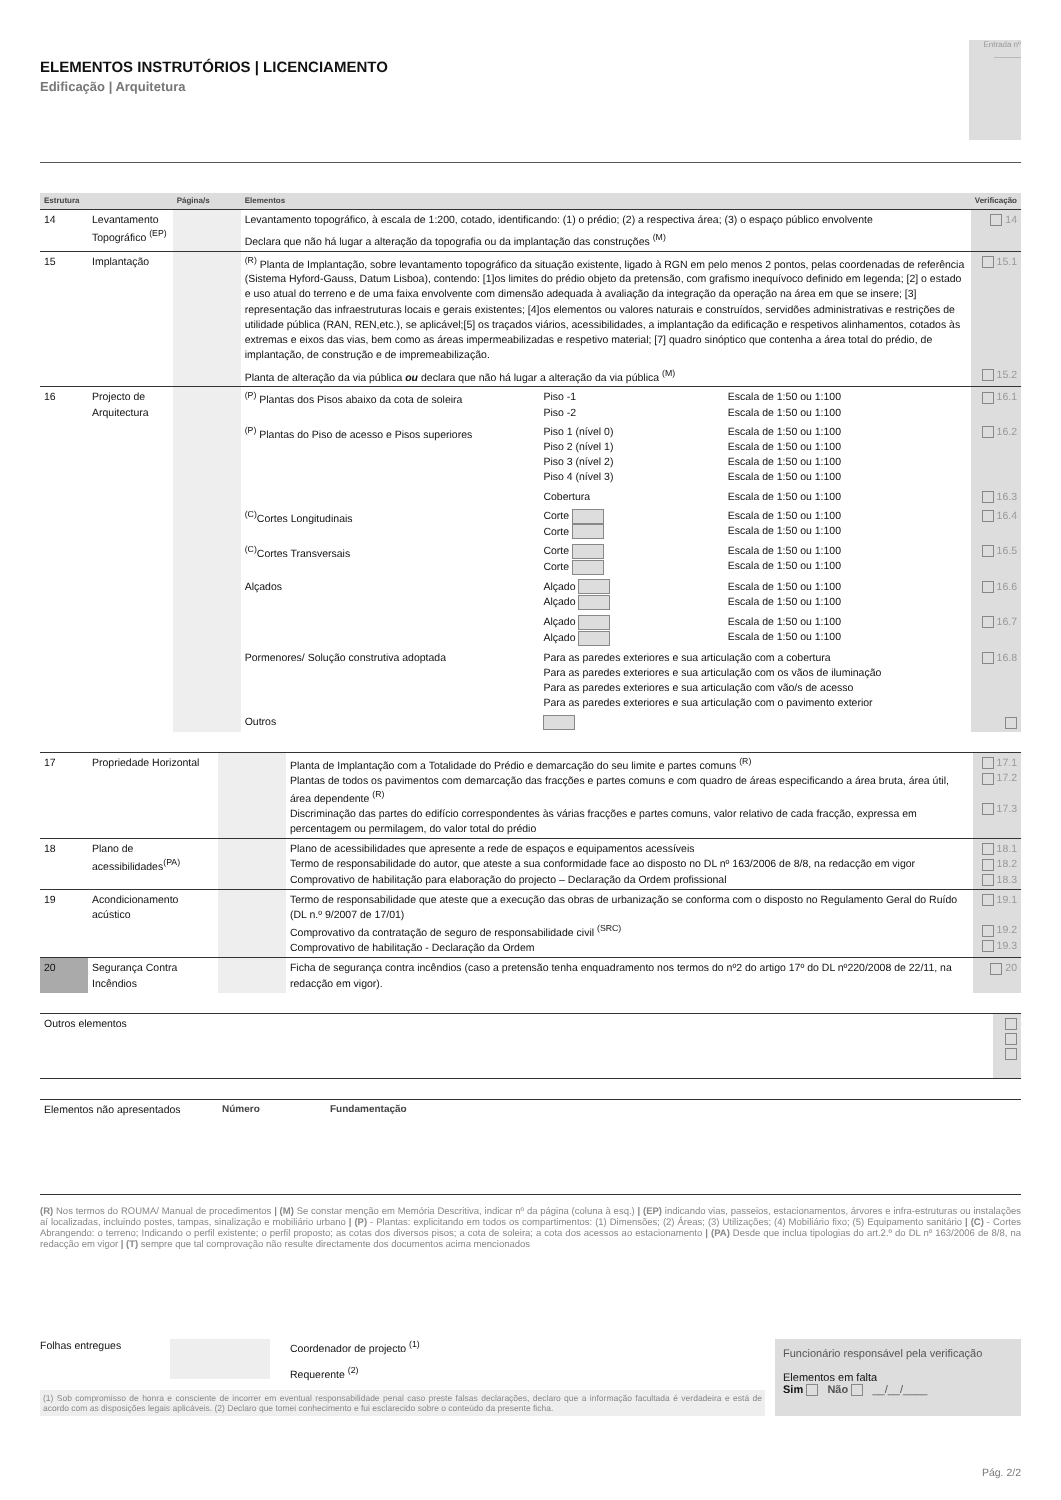ELEMENTOS INSTRUTÓRIOS | LICENCIAMENTO
Edificação | Arquitetura
Entrada nº
______
| Estrutura | | Página/s | Elementos | | | Verificação |
| --- | --- | --- | --- | --- | --- | --- |
| 14 | Levantamento Topográfico <sup>(EP)</sup> | | Levantamento topográfico, à escala de 1:200, cotado, identificando: (1) o prédio; (2) a respectiva área; (3) o espaço público envolvente | | | 14 |
| | | | Declara que não há lugar a alteração da topografia ou da implantação das construções <sup>(M)</sup> | | | |
| 15 | Implantação | | <sup>(R)</sup> Planta de Implantação, sobre levantamento topográfico da situação existente, ligado à RGN em pelo menos 2 pontos, pelas coordenadas de referência (Sistema Hyford-Gauss, Datum Lisboa), contendo: [1]os limites do prédio objeto da pretensão, com grafismo inequívoco definido em legenda; [2] o estado e uso atual do terreno e de uma faixa envolvente com dimensão adequada à avaliação da integração da operação na área em que se insere; [3] representação das infraestruturas locais e gerais existentes; [4]os elementos ou valores naturais e construídos, servidões administrativas e restrições de utilidade pública (RAN, REN,etc.), se aplicável;[5] os traçados viários, acessibilidades, a implantação da edificação e respetivos alinhamentos, cotados às extremas e eixos das vias, bem como as áreas impermeabilizadas e respetivo material; [7] quadro sinóptico que contenha a área total do prédio, de implantação, de construção e de impremeabilização. | | | 15.1 |
| | | | Planta de alteração da via pública ou declara que não há lugar a alteração da via pública <sup>(M)</sup> | | | 15.2 |
| 16 | Projecto de Arquitectura | | <sup>(P)</sup> Plantas dos Pisos abaixo da cota de soleira | Piso -1 Piso -2 | Escala de 1:50 ou 1:100 Escala de 1:50 ou 1:100 | 16.1 |
| | | | <sup>(P)</sup> Plantas do Piso de acesso e Pisos superiores | Piso 1 (nível 0) Piso 2 (nível 1) Piso 3 (nível 2) Piso 4 (nível 3) | Escala de 1:50 ou 1:100 Escala de 1:50 ou 1:100 Escala de 1:50 ou 1:100 Escala de 1:50 ou 1:100 | 16.2 |
| | | | | Cobertura | Escala de 1:50 ou 1:100 | 16.3 |
| | | | <sup>(C)</sup>Cortes Longitudinais | Corte Corte | Escala de 1:50 ou 1:100 Escala de 1:50 ou 1:100 | 16.4 |
| | | | <sup>(C)</sup>Cortes Transversais | Corte Corte | Escala de 1:50 ou 1:100 Escala de 1:50 ou 1:100 | 16.5 |
| | | | Alçados | Alçado Alçado | Escala de 1:50 ou 1:100 Escala de 1:50 ou 1:100 | 16.6 |
| | | | | Alçado Alçado | Escala de 1:50 ou 1:100 Escala de 1:50 ou 1:100 | 16.7 |
| | | | Pormenores/ Solução construtiva adoptada | Para as paredes exteriores e sua articulação com a cobertura Para as paredes exteriores e sua articulação com os vãos de iluminação Para as paredes exteriores e sua articulação com vão/s de acesso Para as paredes exteriores e sua articulação com o pavimento exterior | | 16.8 |
| | | | Outros | | | |
| 17 | Propriedade Horizontal | | Planta de Implantação com a Totalidade do Prédio e demarcação do seu limite e partes comuns <sup>(R)</sup> Plantas de todos os pavimentos com demarcação das fracções e partes comuns e com quadro de áreas especificando a área bruta, área útil, área dependente <sup>(R)</sup> Discriminação das partes do edifício correspondentes às várias fracções e partes comuns, valor relativo de cada fracção, expressa em percentagem ou permilagem, do valor total do prédio | 17.1 17.2 17.3 |
| 18 | Plano de acessibilidades<sup>(PA)</sup> | | Plano de acessibilidades que apresente a rede de espaços e equipamentos acessíveis Termo de responsabilidade do autor, que ateste a sua conformidade face ao disposto no DL nº 163/2006 de 8/8, na redacção em vigor Comprovativo de habilitação para elaboração do projecto – Declaração da Ordem profissional | 18.1 18.2 18.3 |
| 19 | Acondicionamento acústico | | Termo de responsabilidade que ateste que a execução das obras de urbanização se conforma com o disposto no Regulamento Geral do Ruído (DL n.º 9/2007 de 17/01) Comprovativo da contratação de seguro de responsabilidade civil <sup>(SRC)</sup> Comprovativo de habilitação - Declaração da Ordem | 19.1 19.2 19.3 |
| 20 | Segurança Contra Incêndios | | Ficha de segurança contra incêndios (caso a pretensão tenha enquadramento nos termos do nº2 do artigo 17º do DL nº220/2008 de 22/11, na redacção em vigor). | 20 |
| Outros elementos | |
| Elementos não apresentados | Número | Fundamentação |
(R) Nos termos do ROUMA/ Manual de procedimentos | (M) Se constar menção em Memória Descritiva, indicar nº da página (coluna à esq.) | (EP) indicando vias, passeios, estacionamentos, árvores e infra-estruturas ou instalações aí localizadas, incluindo postes, tampas, sinalização e mobiliário urbano | (P) - Plantas: explicitando em todos os compartimentos: (1) Dimensões; (2) Áreas; (3) Utilizações; (4) Mobiliário fixo; (5) Equipamento sanitário | (C) - Cortes Abrangendo: o terreno; Indicando o perfil existente; o perfil proposto; as cotas dos diversos pisos; a cota de soleira; a cota dos acessos ao estacionamento | (PA) Desde que inclua tipologias do art.2.º do DL nº 163/2006 de 8/8, na redacção em vigor | (T) sempre que tal comprovação não resulte directamente dos documentos acima mencionados
Folhas entregues Coordenador de projecto <sup>(1)</sup>
Requerente <sup>(2)</sup>
(1) Sob compromisso de honra e consciente de incorrer em eventual responsabilidade penal caso preste falsas declarações, declaro que a informação facultada é verdadeira e está de acordo com as disposições legais aplicáveis. (2) Declaro que tomei conhecimento e fui esclarecido sobre o conteúdo da presente ficha.
Funcionário responsável pela verificação
Elementos em falta
Sim Não __/__/____
Pág. 2/2